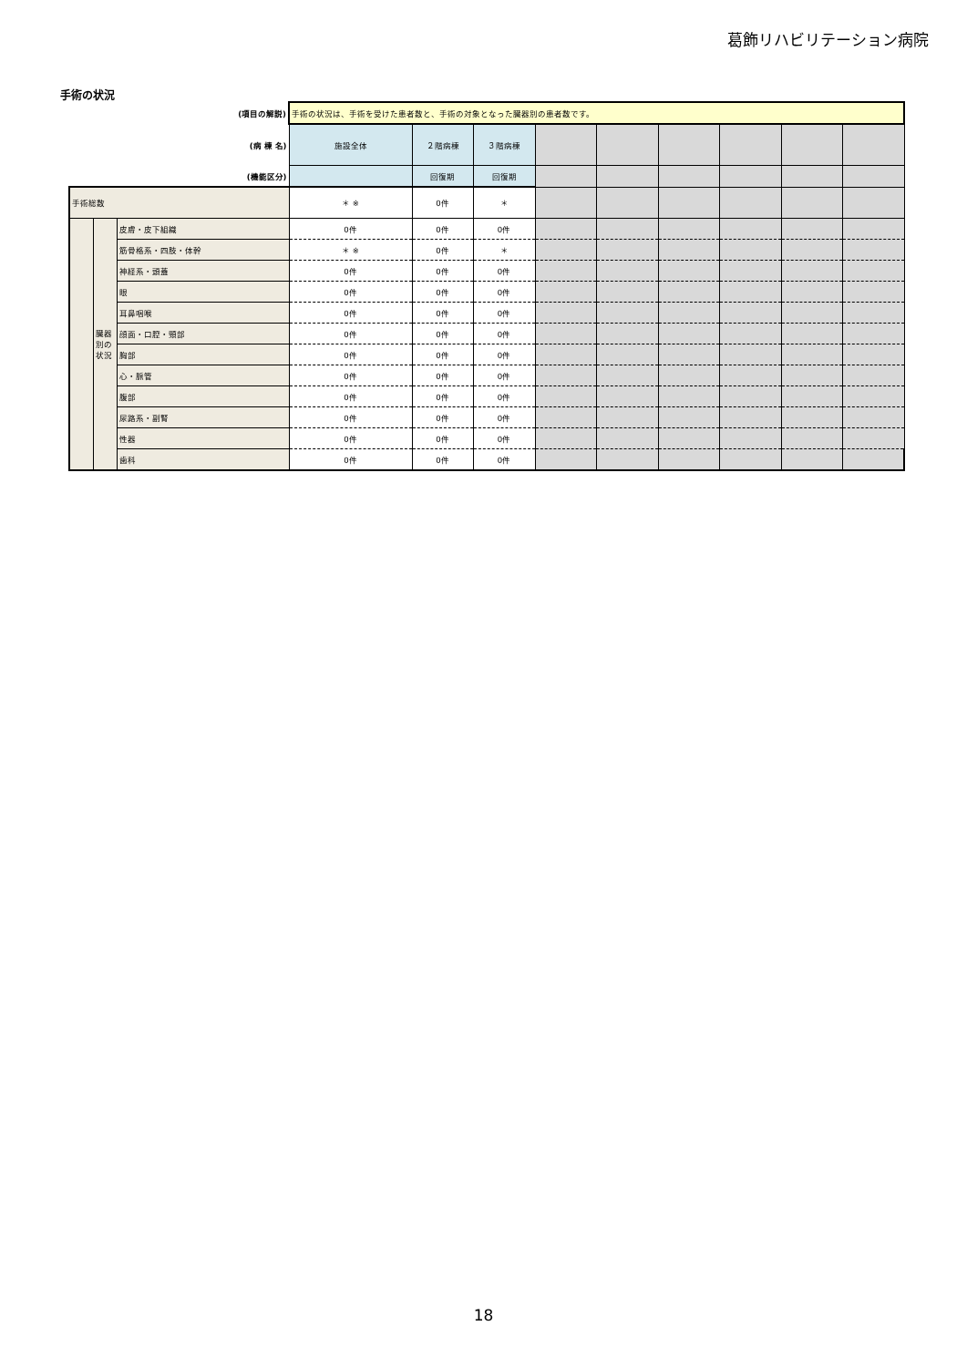葛飾リハビリテーション病院
手術の状況
| (項目の解説) | | | 手術の状況は、手術を受けた患者数と、手術の対象となった臓器別の患者数です。 | | | | | | | | |
| (病 棟 名) | | | 施設全体 | ２階病棟 | ３階病棟 | | | | | | |
| (機能区分) | | | | 回復期 | 回復期 | | | | | | |
| 手術総数 | | | ＊ ※ | 0件 | ＊ | | | | | | |
| | 臓器 別の 状況 | 皮膚・皮下組織 | 0件 | 0件 | 0件 | | | | | | |
| | | 筋骨格系・四肢・体幹 | ＊ ※ | 0件 | ＊ | | | | | | |
| | | 神経系・頭蓋 | 0件 | 0件 | 0件 | | | | | | |
| | | 眼 | 0件 | 0件 | 0件 | | | | | | |
| | | 耳鼻咽喉 | 0件 | 0件 | 0件 | | | | | | |
| | | 顔面・口腔・頸部 | 0件 | 0件 | 0件 | | | | | | |
| | | 胸部 | 0件 | 0件 | 0件 | | | | | | |
| | | 心・脈管 | 0件 | 0件 | 0件 | | | | | | |
| | | 腹部 | 0件 | 0件 | 0件 | | | | | | |
| | | 尿路系・副腎 | 0件 | 0件 | 0件 | | | | | | |
| | | 性器 | 0件 | 0件 | 0件 | | | | | | |
| | | 歯科 | 0件 | 0件 | 0件 | | | | | | |
18